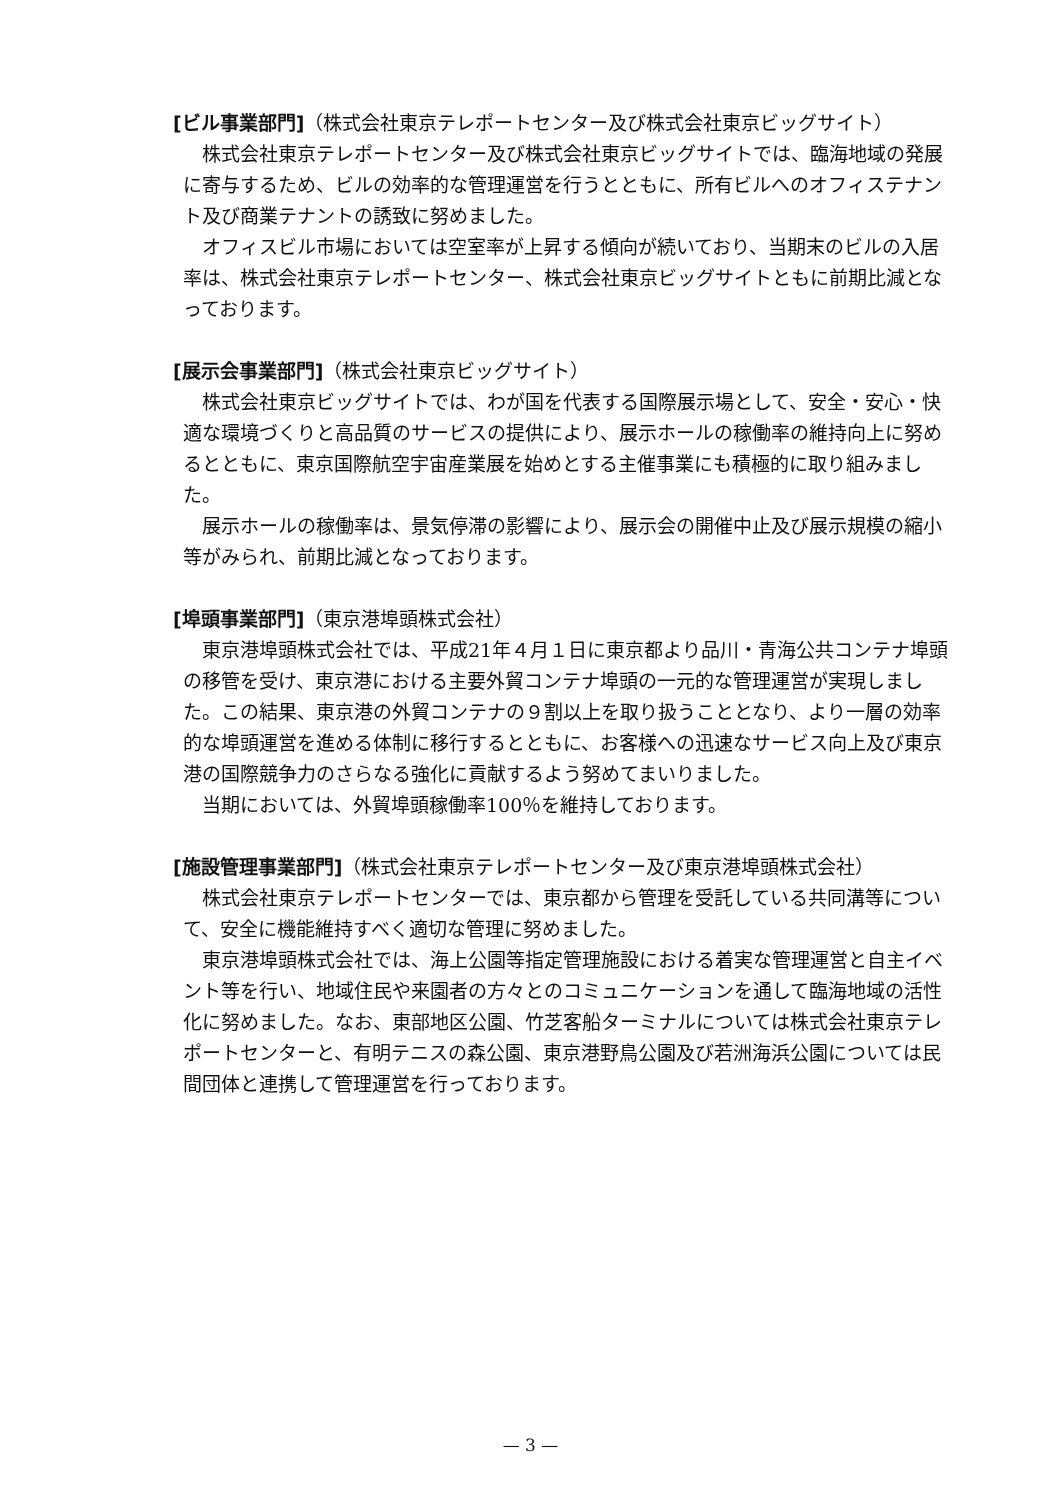[ビル事業部門]（株式会社東京テレポートセンター及び株式会社東京ビッグサイト）
株式会社東京テレポートセンター及び株式会社東京ビッグサイトでは、臨海地域の発展に寄与するため、ビルの効率的な管理運営を行うとともに、所有ビルへのオフィステナント及び商業テナントの誘致に努めました。
オフィスビル市場においては空室率が上昇する傾向が続いており、当期末のビルの入居率は、株式会社東京テレポートセンター、株式会社東京ビッグサイトともに前期比減となっております。
[展示会事業部門]（株式会社東京ビッグサイト）
株式会社東京ビッグサイトでは、わが国を代表する国際展示場として、安全・安心・快適な環境づくりと高品質のサービスの提供により、展示ホールの稼働率の維持向上に努めるとともに、東京国際航空宇宙産業展を始めとする主催事業にも積極的に取り組みました。
展示ホールの稼働率は、景気停滞の影響により、展示会の開催中止及び展示規模の縮小等がみられ、前期比減となっております。
[埠頭事業部門]（東京港埠頭株式会社）
東京港埠頭株式会社では、平成21年４月１日に東京都より品川・青海公共コンテナ埠頭の移管を受け、東京港における主要外貿コンテナ埠頭の一元的な管理運営が実現しました。この結果、東京港の外貿コンテナの９割以上を取り扱うこととなり、より一層の効率的な埠頭運営を進める体制に移行するとともに、お客様への迅速なサービス向上及び東京港の国際競争力のさらなる強化に貢献するよう努めてまいりました。
当期においては、外貿埠頭稼働率100％を維持しております。
[施設管理事業部門]（株式会社東京テレポートセンター及び東京港埠頭株式会社）
株式会社東京テレポートセンターでは、東京都から管理を受託している共同溝等について、安全に機能維持すべく適切な管理に努めました。
東京港埠頭株式会社では、海上公園等指定管理施設における着実な管理運営と自主イベント等を行い、地域住民や来園者の方々とのコミュニケーションを通して臨海地域の活性化に努めました。なお、東部地区公園、竹芝客船ターミナルについては株式会社東京テレポートセンターと、有明テニスの森公園、東京港野鳥公園及び若洲海浜公園については民間団体と連携して管理運営を行っております。
— 3 —